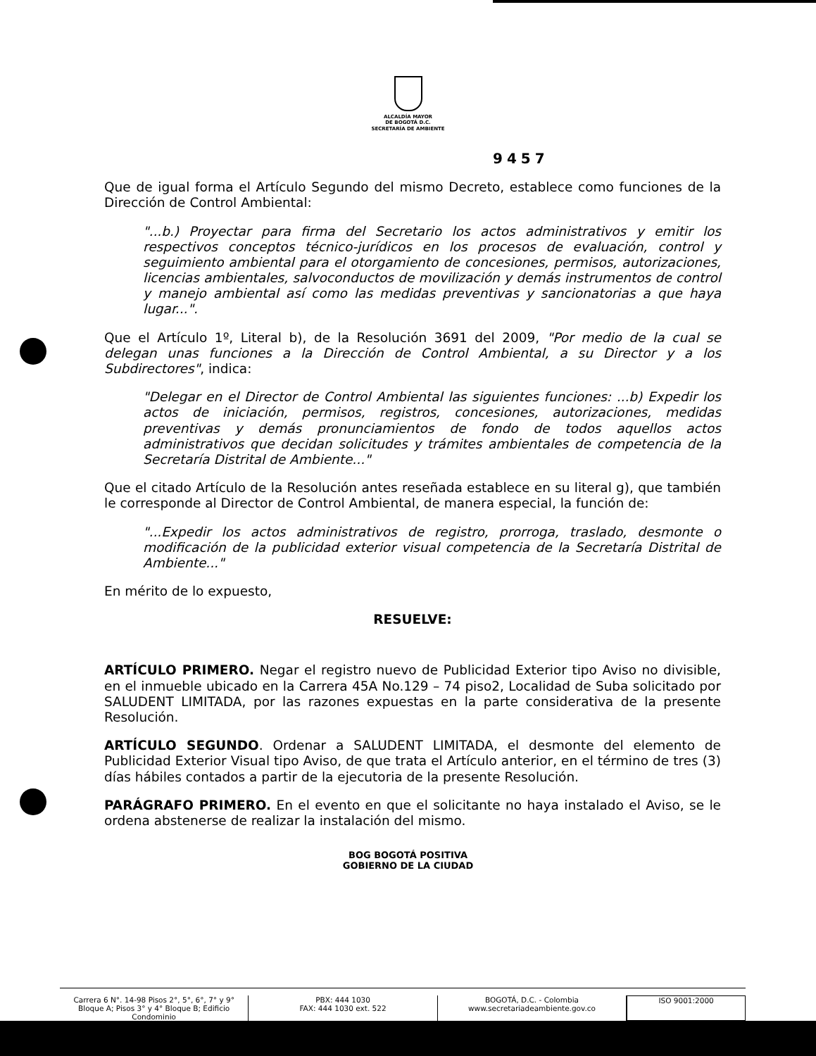ALCALDÍA MAYOR
DE BOGOTÁ D.C.
SECRETARÍA DE AMBIENTE
9457
Que de igual forma el Artículo Segundo del mismo Decreto, establece como funciones de la Dirección de Control Ambiental:
"...b.) Proyectar para firma del Secretario los actos administrativos y emitir los respectivos conceptos técnico-jurídicos en los procesos de evaluación, control y seguimiento ambiental para el otorgamiento de concesiones, permisos, autorizaciones, licencias ambientales, salvoconductos de movilización y demás instrumentos de control y manejo ambiental así como las medidas preventivas y sancionatorias a que haya lugar...".
Que el Artículo 1º, Literal b), de la Resolución 3691 del 2009, "Por medio de la cual se delegan unas funciones a la Dirección de Control Ambiental, a su Director y a los Subdirectores", indica:
"Delegar en el Director de Control Ambiental las siguientes funciones: ...b) Expedir los actos de iniciación, permisos, registros, concesiones, autorizaciones, medidas preventivas y demás pronunciamientos de fondo de todos aquellos actos administrativos que decidan solicitudes y trámites ambientales de competencia de la Secretaría Distrital de Ambiente..."
Que el citado Artículo de la Resolución antes reseñada establece en su literal g), que también le corresponde al Director de Control Ambiental, de manera especial, la función de:
"...Expedir los actos administrativos de registro, prorroga, traslado, desmonte o modificación de la publicidad exterior visual competencia de la Secretaría Distrital de Ambiente..."
En mérito de lo expuesto,
RESUELVE:
ARTÍCULO PRIMERO. Negar el registro nuevo de Publicidad Exterior tipo Aviso no divisible, en el inmueble ubicado en la Carrera 45A No.129 – 74 piso2, Localidad de Suba solicitado por SALUDENT LIMITADA, por las razones expuestas en la parte considerativa de la presente Resolución.
ARTÍCULO SEGUNDO. Ordenar a SALUDENT LIMITADA, el desmonte del elemento de Publicidad Exterior Visual tipo Aviso, de que trata el Artículo anterior, en el término de tres (3) días hábiles contados a partir de la ejecutoria de la presente Resolución.
PARÁGRAFO PRIMERO. En el evento en que el solicitante no haya instalado el Aviso, se le ordena abstenerse de realizar la instalación del mismo.
BOG BOGOTÁ POSITIVA
GOBIERNO DE LA CIUDAD
Carrera 6 N°. 14-98 Pisos 2°, 5°, 6°, 7° y 9° Bloque A; Pisos 3° y 4° Bloque B; Edificio Condominio
PBX: 444 1030
FAX: 444 1030 ext. 522
BOGOTÁ, D.C. - Colombia
www.secretariadeambiente.gov.co
ISO 9001:2000